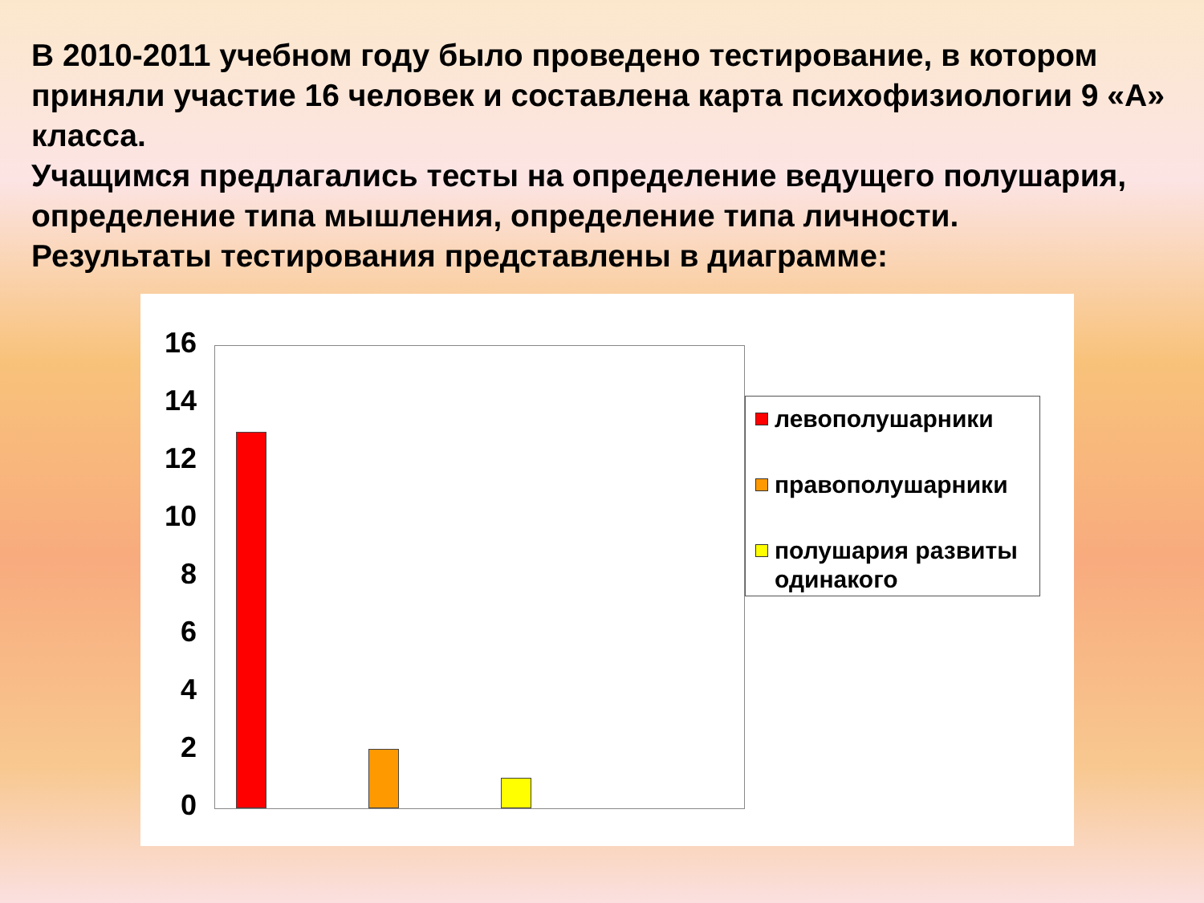В 2010-2011 учебном году было проведено тестирование, в котором приняли участие 16 человек и составлена карта психофизиологии 9 «А» класса.
Учащимся предлагались тесты на определение ведущего полушария, определение типа мышления, определение типа личности.
Результаты тестирования представлены в диаграмме:
16
14
12
10
8
6
4
2
0
левополушарники
правополушарники
полушария развиты одинакого